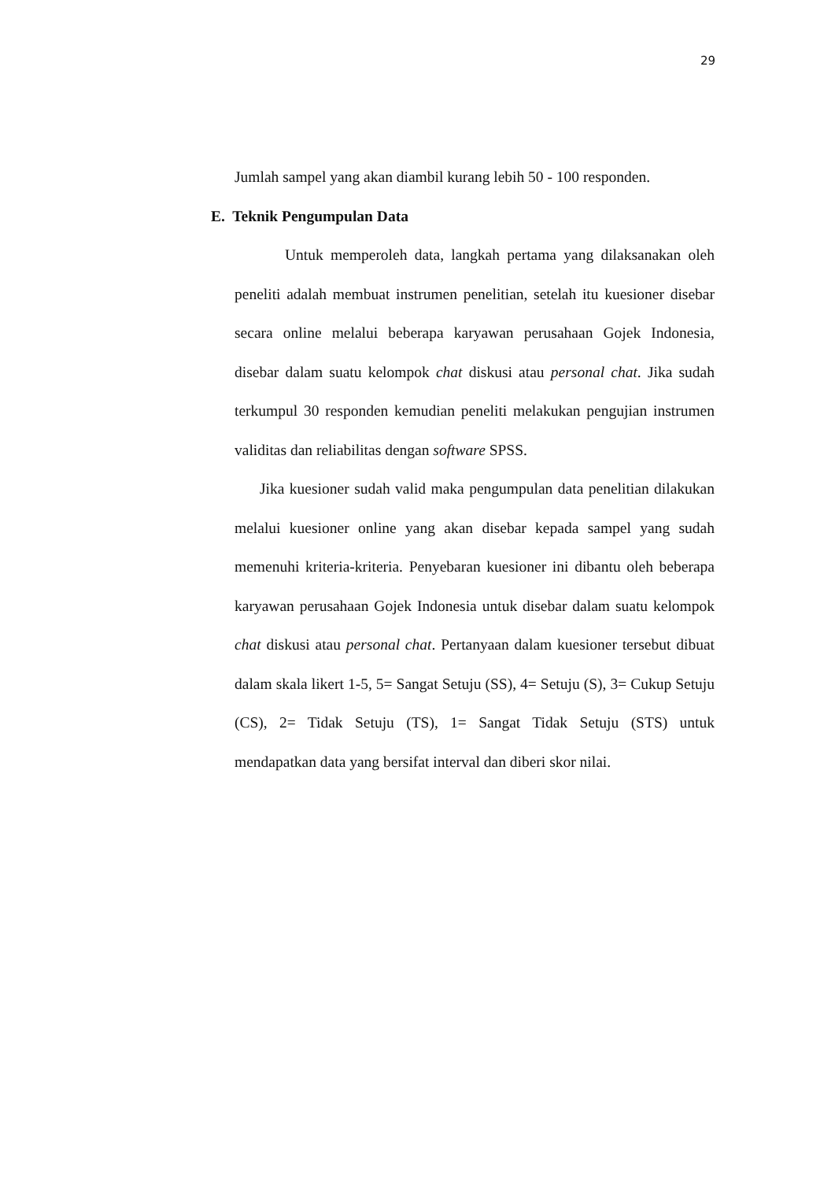29
Jumlah sampel yang akan diambil kurang lebih 50 - 100 responden.
E. Teknik Pengumpulan Data
Untuk memperoleh data, langkah pertama yang dilaksanakan oleh peneliti adalah membuat instrumen penelitian, setelah itu kuesioner disebar secara online melalui beberapa karyawan perusahaan Gojek Indonesia, disebar dalam suatu kelompok chat diskusi atau personal chat. Jika sudah terkumpul 30 responden kemudian peneliti melakukan pengujian instrumen validitas dan reliabilitas dengan software SPSS.
Jika kuesioner sudah valid maka pengumpulan data penelitian dilakukan melalui kuesioner online yang akan disebar kepada sampel yang sudah memenuhi kriteria-kriteria. Penyebaran kuesioner ini dibantu oleh beberapa karyawan perusahaan Gojek Indonesia untuk disebar dalam suatu kelompok chat diskusi atau personal chat. Pertanyaan dalam kuesioner tersebut dibuat dalam skala likert 1-5, 5= Sangat Setuju (SS), 4= Setuju (S), 3= Cukup Setuju (CS), 2= Tidak Setuju (TS), 1= Sangat Tidak Setuju (STS) untuk mendapatkan data yang bersifat interval dan diberi skor nilai.